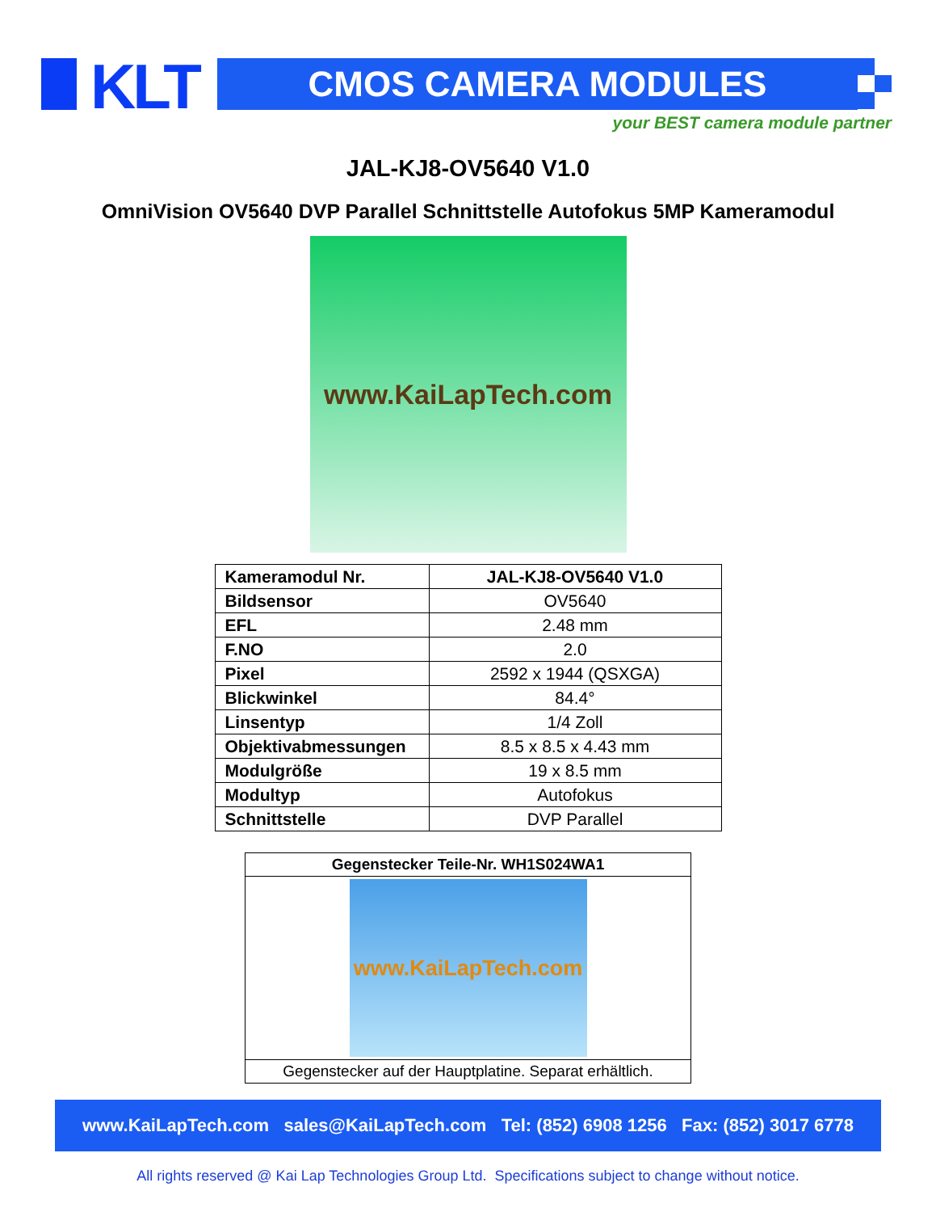KLT CMOS CAMERA MODULES
your BEST camera module partner
JAL-KJ8-OV5640 V1.0
OmniVision OV5640 DVP Parallel Schnittstelle Autofokus 5MP Kameramodul
www.KaiLapTech.com
| Kameramodul Nr. | JAL-KJ8-OV5640 V1.0 |
| Bildsensor | OV5640 |
| EFL | 2.48 mm |
| F.NO | 2.0 |
| Pixel | 2592 x 1944 (QSXGA) |
| Blickwinkel | 84.4° |
| Linsentyp | 1/4 Zoll |
| Objektivabmessungen | 8.5 x 8.5 x 4.43 mm |
| Modulgröße | 19 x 8.5 mm |
| Modultyp | Autofokus |
| Schnittstelle | DVP Parallel |
| Gegenstecker Teile-Nr. WH1S024WA1 |
| www.KaiLapTech.com |
| Gegenstecker auf der Hauptplatine. Separat erhältlich. |
www.KaiLapTech.com sales@KaiLapTech.com Tel: (852) 6908 1256 Fax: (852) 3017 6778
All rights reserved @ Kai Lap Technologies Group Ltd. Specifications subject to change without notice.